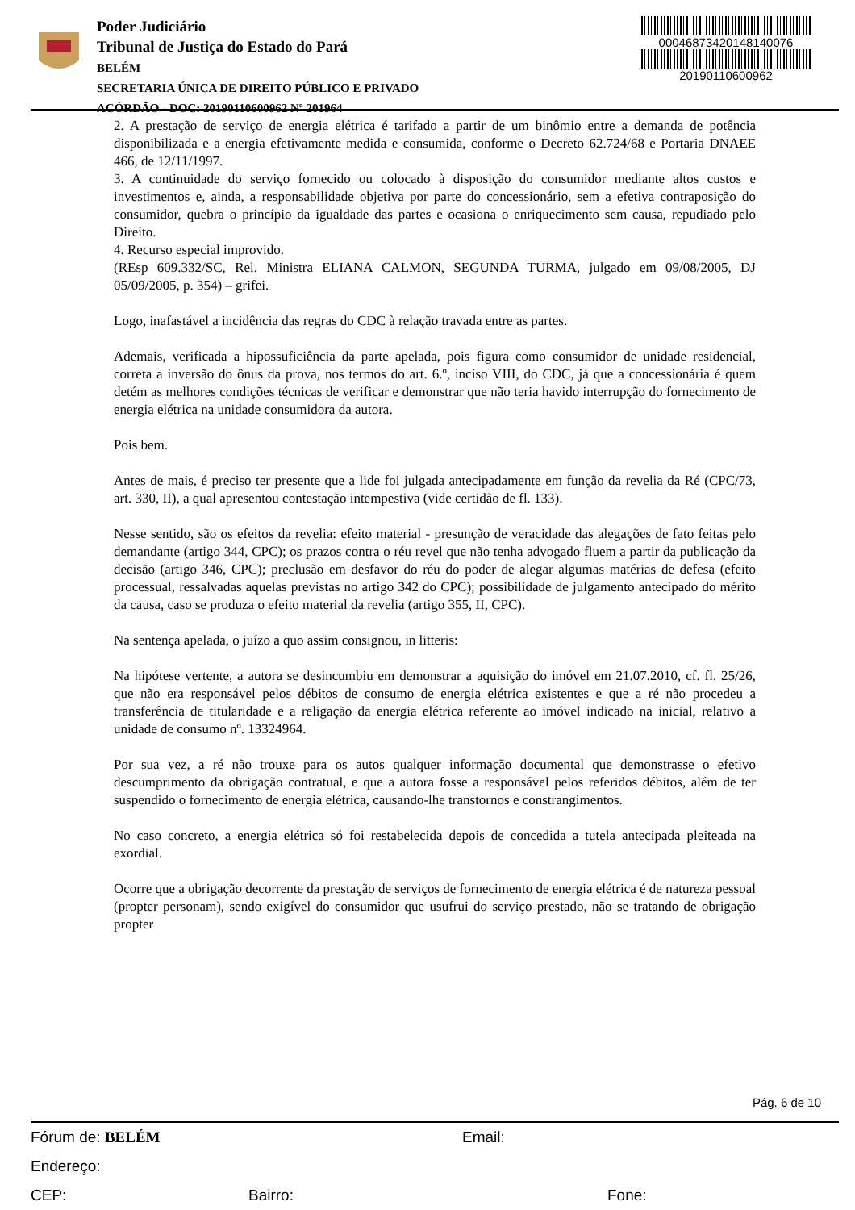Poder Judiciário
Tribunal de Justiça do Estado do Pará
BELÉM
SECRETARIA ÚNICA DE DIREITO PÚBLICO E PRIVADO
ACÓRDÃO - DOC: 20190110600962 Nº 201964
00046873420148140076
20190110600962
2. A prestação de serviço de energia elétrica é tarifado a partir de um binômio entre a demanda de potência disponibilizada e a energia efetivamente medida e consumida, conforme o Decreto 62.724/68 e Portaria DNAEE 466, de 12/11/1997.
3. A continuidade do serviço fornecido ou colocado à disposição do consumidor mediante altos custos e investimentos e, ainda, a responsabilidade objetiva por parte do concessionário, sem a efetiva contraposição do consumidor, quebra o princípio da igualdade das partes e ocasiona o enriquecimento sem causa, repudiado pelo Direito.
4. Recurso especial improvido.
(REsp 609.332/SC, Rel. Ministra ELIANA CALMON, SEGUNDA TURMA, julgado em 09/08/2005, DJ 05/09/2005, p. 354) – grifei.
Logo, inafastável a incidência das regras do CDC à relação travada entre as partes.
Ademais, verificada a hipossuficiência da parte apelada, pois figura como consumidor de unidade residencial, correta a inversão do ônus da prova, nos termos do art. 6.º, inciso VIII, do CDC, já que a concessionária é quem detém as melhores condições técnicas de verificar e demonstrar que não teria havido interrupção do fornecimento de energia elétrica na unidade consumidora da autora.
Pois bem.
Antes de mais, é preciso ter presente que a lide foi julgada antecipadamente em função da revelia da Ré (CPC/73, art. 330, II), a qual apresentou contestação intempestiva (vide certidão de fl. 133).
Nesse sentido, são os efeitos da revelia: efeito material - presunção de veracidade das alegações de fato feitas pelo demandante (artigo 344, CPC); os prazos contra o réu revel que não tenha advogado fluem a partir da publicação da decisão (artigo 346, CPC); preclusão em desfavor do réu do poder de alegar algumas matérias de defesa (efeito processual, ressalvadas aquelas previstas no artigo 342 do CPC); possibilidade de julgamento antecipado do mérito da causa, caso se produza o efeito material da revelia (artigo 355, II, CPC).
Na sentença apelada, o juízo a quo assim consignou, in litteris:
Na hipótese vertente, a autora se desincumbiu em demonstrar a aquisição do imóvel em 21.07.2010, cf. fl. 25/26, que não era responsável pelos débitos de consumo de energia elétrica existentes e que a ré não procedeu a transferência de titularidade e a religação da energia elétrica referente ao imóvel indicado na inicial, relativo a unidade de consumo nº. 13324964.
Por sua vez, a ré não trouxe para os autos qualquer informação documental que demonstrasse o efetivo descumprimento da obrigação contratual, e que a autora fosse a responsável pelos referidos débitos, além de ter suspendido o fornecimento de energia elétrica, causando-lhe transtornos e constrangimentos.
No caso concreto, a energia elétrica só foi restabelecida depois de concedida a tutela antecipada pleiteada na exordial.
Ocorre que a obrigação decorrente da prestação de serviços de fornecimento de energia elétrica é de natureza pessoal (propter personam), sendo exigível do consumidor que usufrui do serviço prestado, não se tratando de obrigação propter
Pág. 6 de 10
Fórum de: BELÉM Email:
Endereço:
CEP: Bairro: Fone: